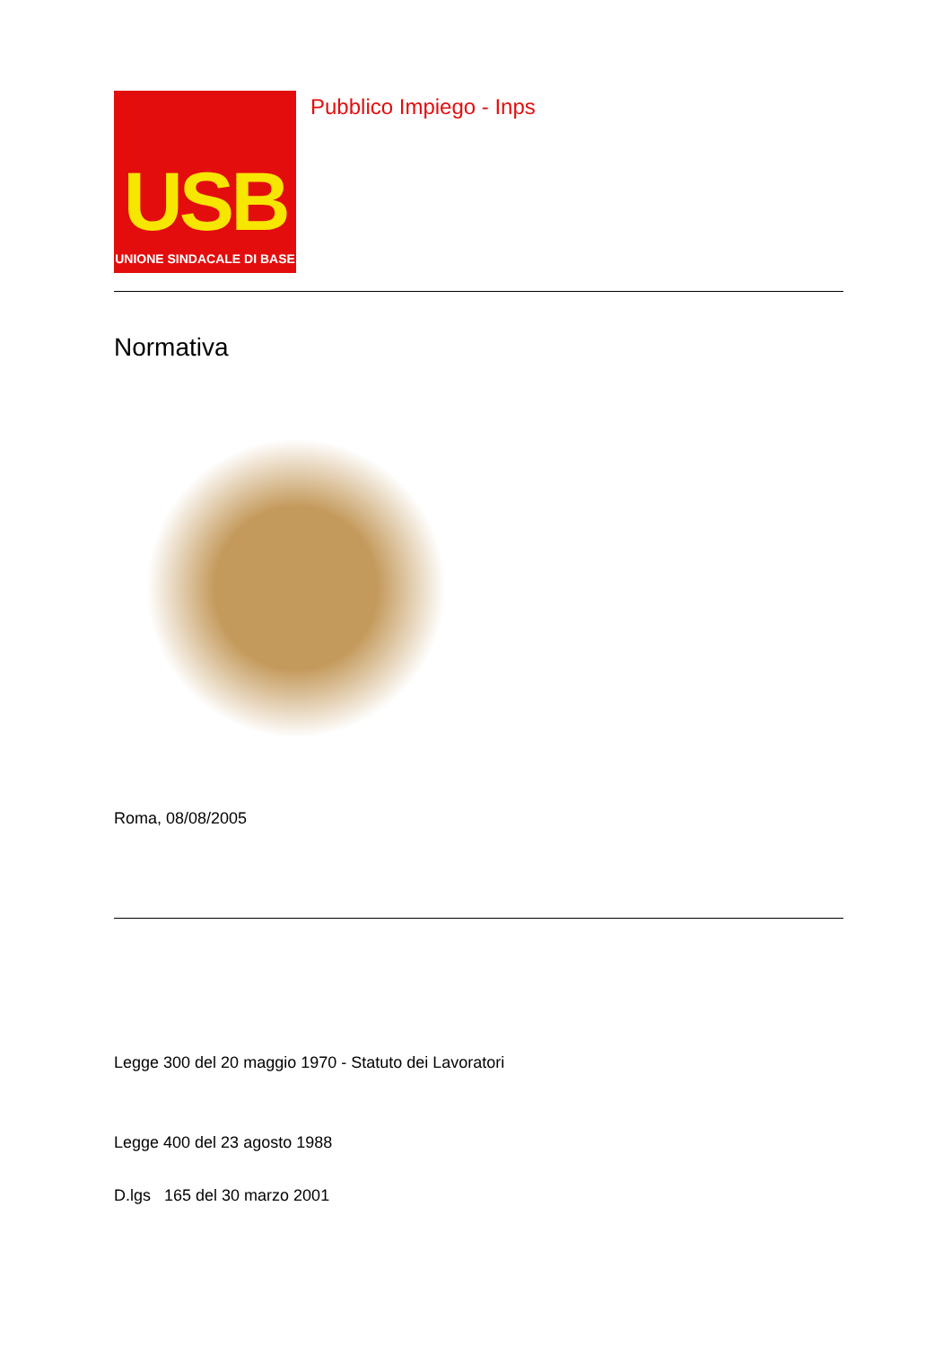USB
UNIONE SINDACALE DI BASE
Pubblico Impiego - Inps
Normativa
Roma, 08/08/2005
Legge 300 del 20 maggio 1970 - Statuto dei Lavoratori
Legge 400 del 23 agosto 1988
D.lgs 165 del 30 marzo 2001